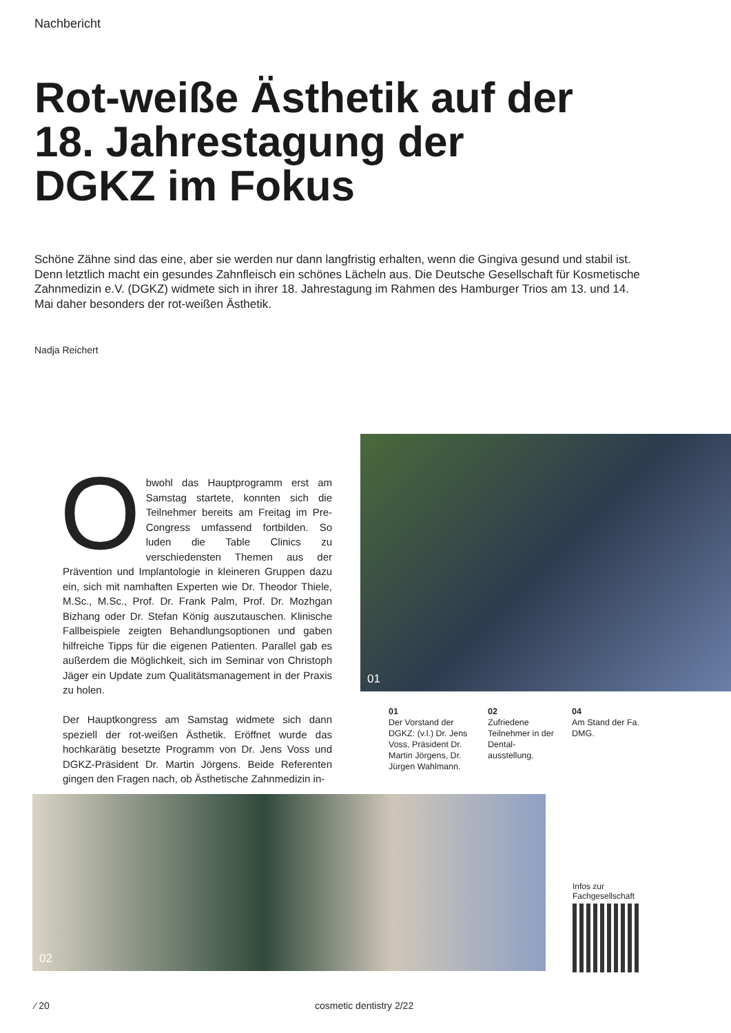Nachbericht
Rot-weiße Ästhetik auf der 18. Jahrestagung der DGKZ im Fokus
Schöne Zähne sind das eine, aber sie werden nur dann langfristig erhalten, wenn die Gingiva gesund und stabil ist. Denn letztlich macht ein gesundes Zahnfleisch ein schönes Lächeln aus. Die Deutsche Gesellschaft für Kosmetische Zahnmedizin e.V. (DGKZ) widmete sich in ihrer 18. Jahrestagung im Rahmen des Hamburger Trios am 13. und 14. Mai daher besonders der rot-weißen Ästhetik.
Nadja Reichert
Obwohl das Hauptprogramm erst am Samstag startete, konnten sich die Teilnehmer bereits am Freitag im Pre-Congress umfassend fortbilden. So luden die Table Clinics zu verschiedensten Themen aus der Prävention und Implantologie in kleineren Gruppen dazu ein, sich mit namhaften Experten wie Dr. Theodor Thiele, M.Sc., M.Sc., Prof. Dr. Frank Palm, Prof. Dr. Mozhgan Bizhang oder Dr. Stefan König auszutauschen. Klinische Fallbeispiele zeigten Behandlungsoptionen und gaben hilfreiche Tipps für die eigenen Patienten. Parallel gab es außerdem die Möglichkeit, sich im Seminar von Christoph Jäger ein Update zum Qualitätsmanagement in der Praxis zu holen.
Der Hauptkongress am Samstag widmete sich dann speziell der rot-weißen Ästhetik. Eröffnet wurde das hochkarätig besetzte Programm von Dr. Jens Voss und DGKZ-Präsident Dr. Martin Jörgens. Beide Referenten gingen den Fragen nach, ob Ästhetische Zahnmedizin in-
01
01
Der Vorstand der DGKZ: (v.l.) Dr. Jens Voss, Präsident Dr. Martin Jörgens, Dr. Jürgen Wahlmann.
02
Zufriedene Teilnehmer in der Dental­ausstellung.
04
Am Stand der Fa. DMG.
02
Infos zur
Fachgesellschaft
⁄ 20 cosmetic dentistry 2/22